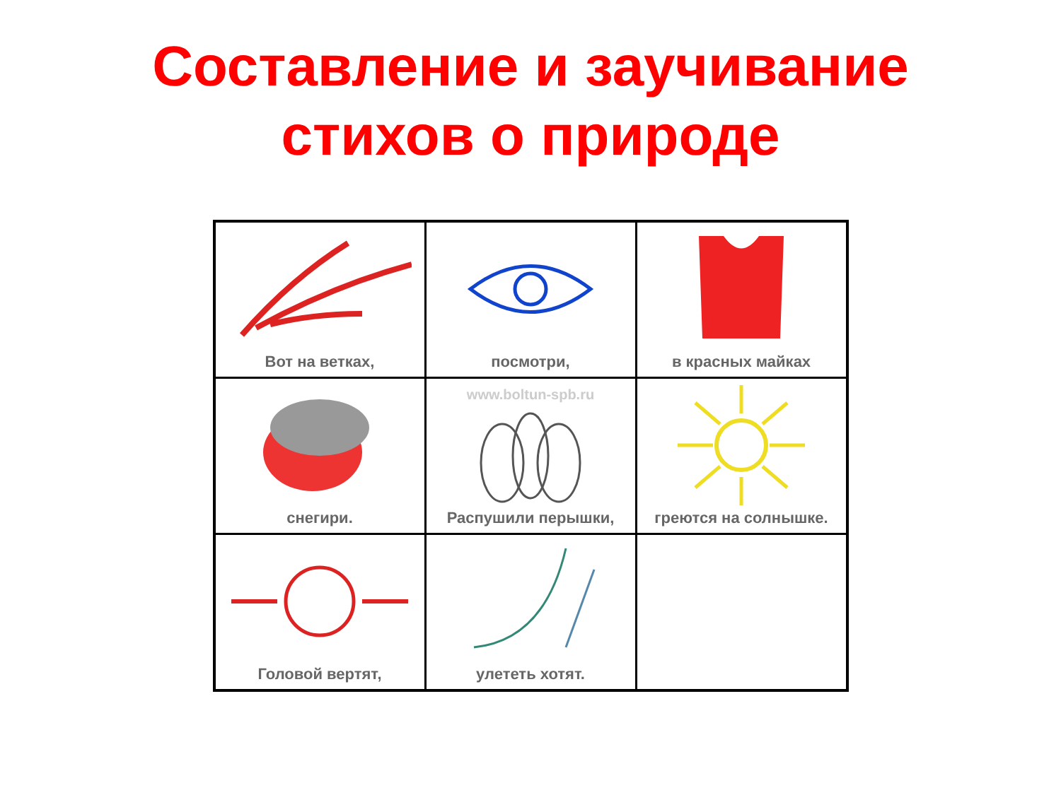Составление и заучивание
стихов о природе
| Вот на ветках, | посмотри, | в красных майках |
| снегири. | www.boltun-spb.ru Распушили перышки, | греются на солнышке. |
| Головой вертят, | улететь хотят. | |